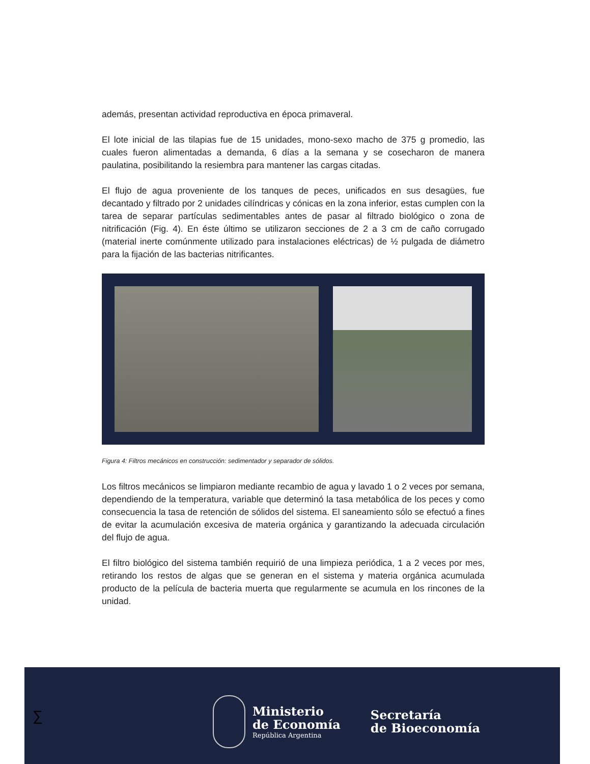además, presentan actividad reproductiva en época primaveral.
El lote inicial de las tilapias fue de 15 unidades, mono-sexo macho de 375 g promedio, las cuales fueron alimentadas a demanda, 6 días a la semana y se cosecharon de manera paulatina, posibilitando la resiembra para mantener las cargas citadas.
El flujo de agua proveniente de los tanques de peces, unificados en sus desagües, fue decantado y filtrado por 2 unidades cilíndricas y cónicas en la zona inferior, estas cumplen con la tarea de separar partículas sedimentables antes de pasar al filtrado biológico o zona de nitrificación (Fig. 4). En éste último se utilizaron secciones de 2 a 3 cm de caño corrugado (material inerte comúnmente utilizado para instalaciones eléctricas) de ½ pulgada de diámetro para la fijación de las bacterias nitrificantes.
Figura 4: Filtros mecánicos en construcción: sedimentador y separador de sólidos.
Los filtros mecánicos se limpiaron mediante recambio de agua y lavado 1 o 2 veces por semana, dependiendo de la temperatura, variable que determinó la tasa metabólica de los peces y como consecuencia la tasa de retención de sólidos del sistema. El saneamiento sólo se efectuó a fines de evitar la acumulación excesiva de materia orgánica y garantizando la adecuada circulación del flujo de agua.
El filtro biológico del sistema también requirió de una limpieza periódica, 1 a 2 veces por mes, retirando los restos de algas que se generan en el sistema y materia orgánica acumulada producto de la película de bacteria muerta que regularmente se acumula en los rincones de la unidad.
∑
Ministerio
de Economía
República Argentina
Secretaría
de Bioeconomía